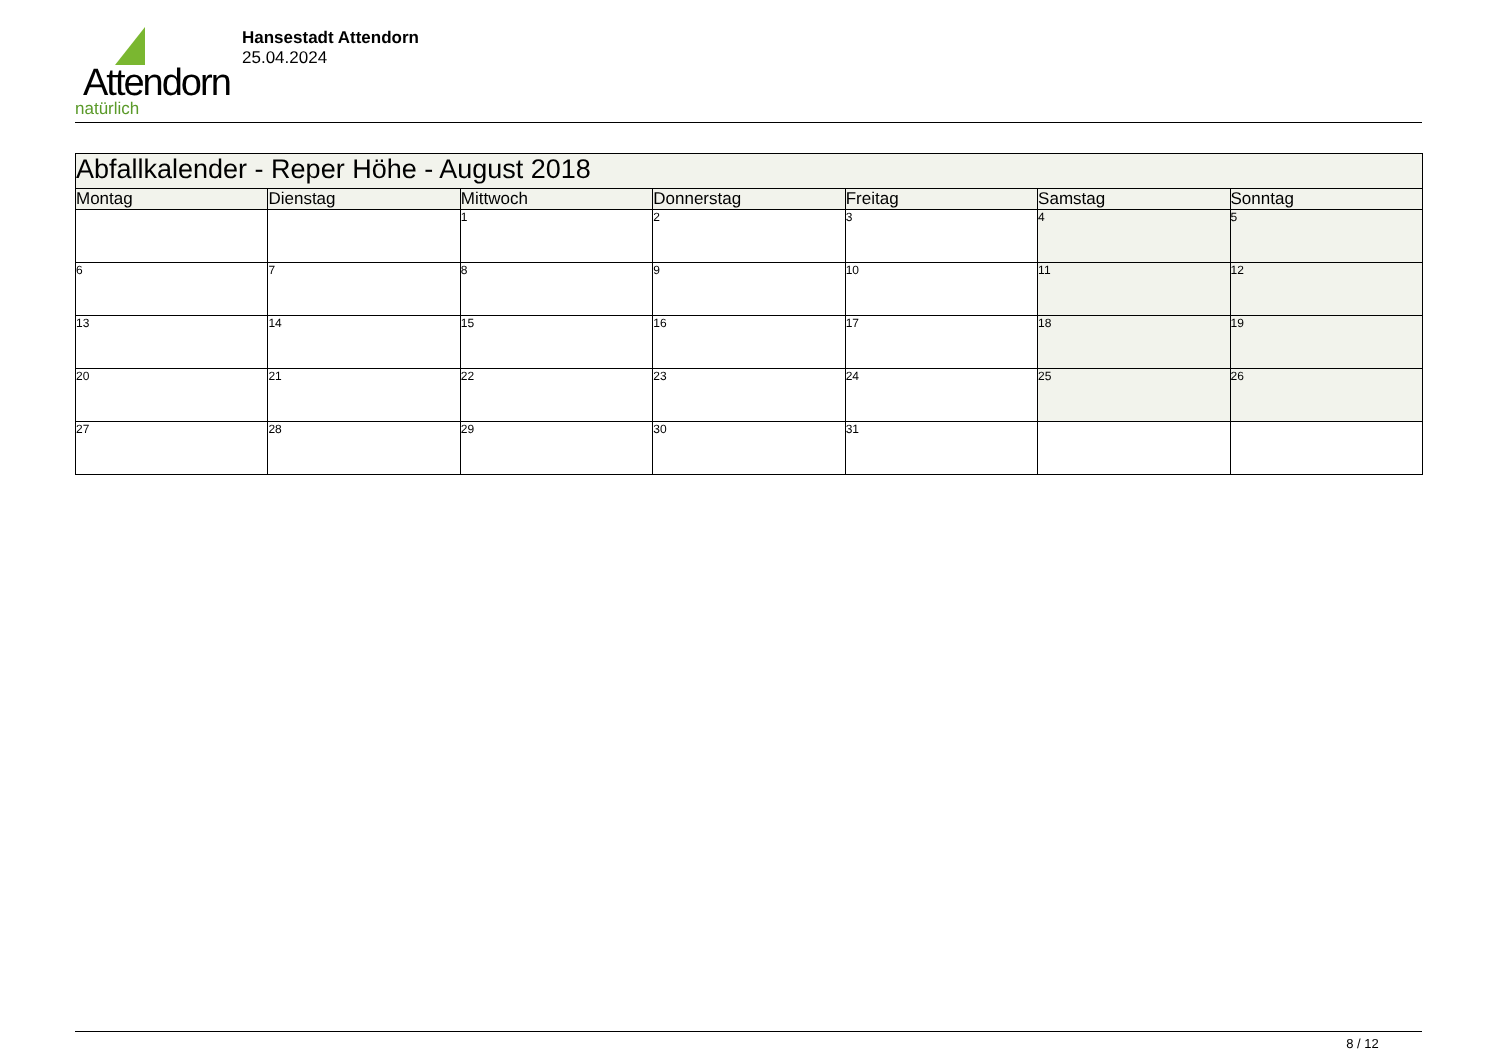Attendorn
natürlich
Hansestadt Attendorn
25.04.2024
| Abfallkalender - Reper Höhe - August 2018 | | | | | | |
| Montag | Dienstag | Mittwoch | Donnerstag | Freitag | Samstag | Sonntag |
| | | 1 | 2 | 3 | 4 | 5 |
| 6 | 7 | 8 | 9 | 10 | 11 | 12 |
| 13 | 14 | 15 | 16 | 17 | 18 | 19 |
| 20 | 21 | 22 | 23 | 24 | 25 | 26 |
| 27 | 28 | 29 | 30 | 31 | | |
8 / 12